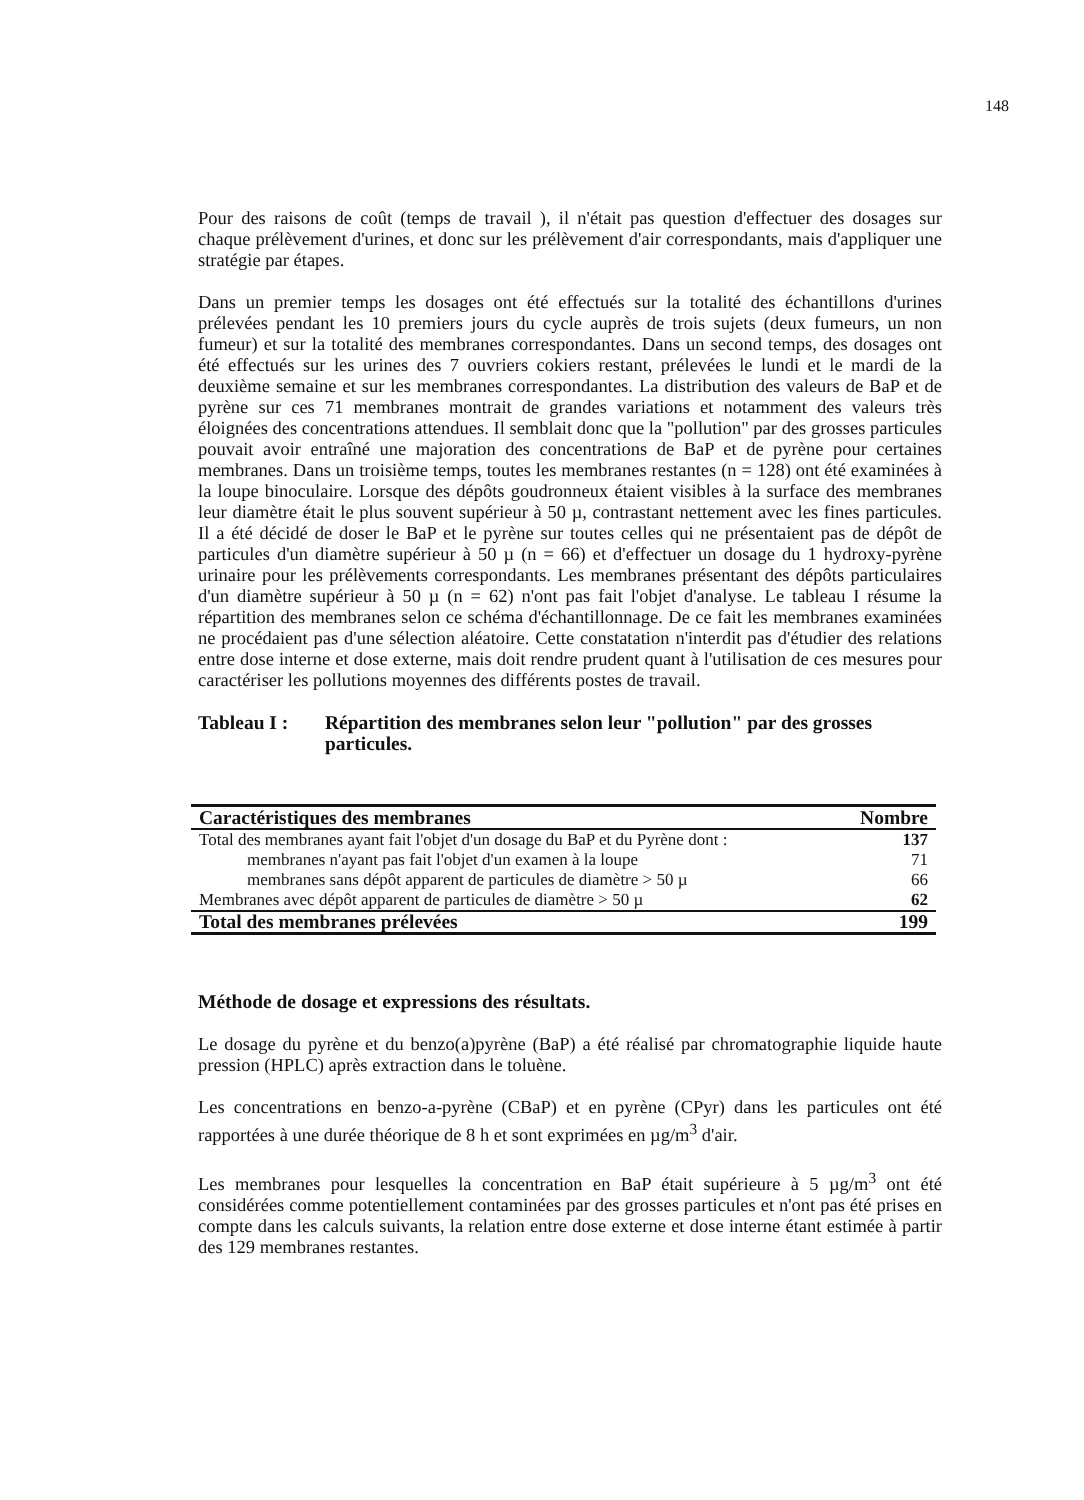148
Pour des raisons de coût (temps de travail ), il n'était pas question d'effectuer des dosages sur chaque prélèvement d'urines, et donc sur les prélèvement d'air correspondants, mais d'appliquer une stratégie par étapes.
Dans un premier temps les dosages ont été effectués sur la totalité des échantillons d'urines prélevées pendant les 10 premiers jours du cycle auprès de trois sujets (deux fumeurs, un non fumeur) et sur la totalité des membranes correspondantes. Dans un second temps, des dosages ont été effectués sur les urines des 7 ouvriers cokiers restant, prélevées le lundi et le mardi de la deuxième semaine et sur les membranes correspondantes. La distribution des valeurs de BaP et de pyrène sur ces 71 membranes montrait de grandes variations et notamment des valeurs très éloignées des concentrations attendues. Il semblait donc que la "pollution" par des grosses particules pouvait avoir entraîné une majoration des concentrations de BaP et de pyrène pour certaines membranes. Dans un troisième temps, toutes les membranes restantes (n = 128) ont été examinées à la loupe binoculaire. Lorsque des dépôts goudronneux étaient visibles à la surface des membranes leur diamètre était le plus souvent supérieur à 50 µ, contrastant nettement avec les fines particules. Il a été décidé de doser le BaP et le pyrène sur toutes celles qui ne présentaient pas de dépôt de particules d'un diamètre supérieur à 50 µ (n = 66) et d'effectuer un dosage du 1 hydroxy-pyrène urinaire pour les prélèvements correspondants. Les membranes présentant des dépôts particulaires d'un diamètre supérieur à 50 µ (n = 62) n'ont pas fait l'objet d'analyse. Le tableau I résume la répartition des membranes selon ce schéma d'échantillonnage. De ce fait les membranes examinées ne procédaient pas d'une sélection aléatoire. Cette constatation n'interdit pas d'étudier des relations entre dose interne et dose externe, mais doit rendre prudent quant à l'utilisation de ces mesures pour caractériser les pollutions moyennes des différents postes de travail.
Tableau I : Répartition des membranes selon leur "pollution" par des grosses particules.
| Caractéristiques des membranes | Nombre |
| --- | --- |
| Total des membranes ayant fait l'objet d'un dosage du BaP et du Pyrène dont : | 137 |
| membranes n'ayant pas fait l'objet d'un examen à la loupe | 71 |
| membranes sans dépôt apparent de particules de diamètre > 50 µ | 66 |
| Membranes avec dépôt apparent de particules de diamètre > 50 µ | 62 |
| Total des membranes prélevées | 199 |
Méthode de dosage et expressions des résultats.
Le dosage du pyrène et du benzo(a)pyrène (BaP) a été réalisé par chromatographie liquide haute pression (HPLC) après extraction dans le toluène.
Les concentrations en benzo-a-pyrène (CBaP) et en pyrène (CPyr) dans les particules ont été rapportées à une durée théorique de 8 h et sont exprimées en µg/m<sup>3</sup> d'air.
Les membranes pour lesquelles la concentration en BaP était supérieure à 5 µg/m<sup>3</sup> ont été considérées comme potentiellement contaminées par des grosses particules et n'ont pas été prises en compte dans les calculs suivants, la relation entre dose externe et dose interne étant estimée à partir des 129 membranes restantes.